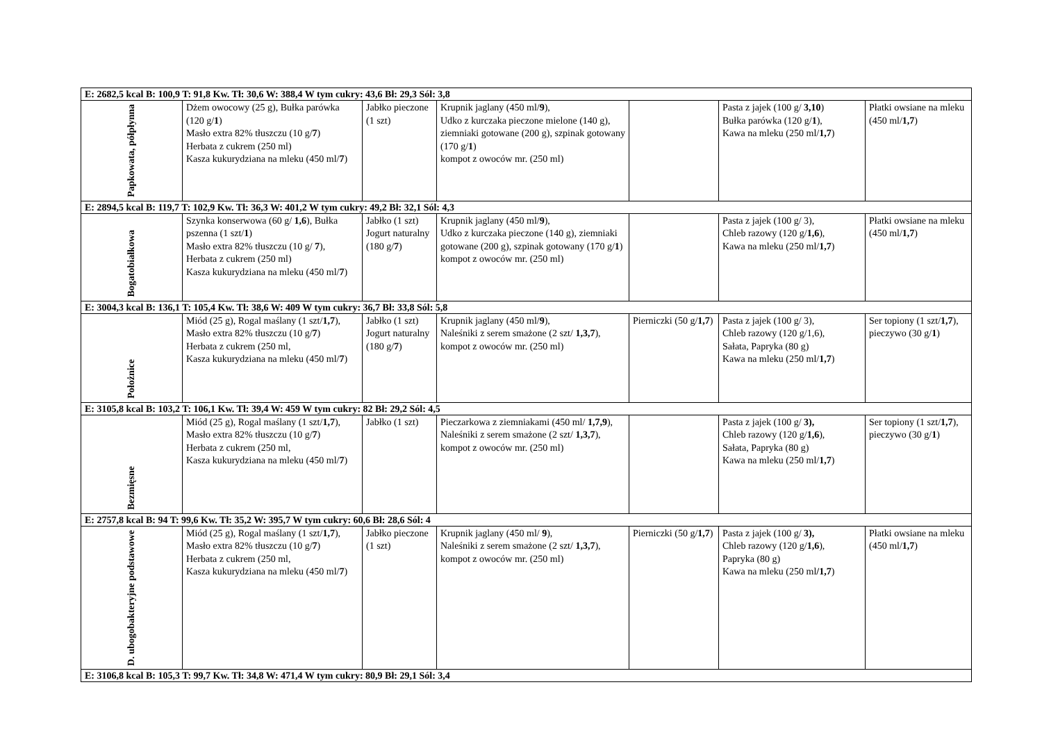| E: 2682,5 kcal B: 100,9 T: 91,8 Kw. Tł: 30,6 W: 388,4 W tym cukry: 43,6 Bł: 29,3 Sól: 3,8 | | | | | | |
| Papkowata, półpłynna | Dżem owocowy (25 g), Bułka parówka (120 g/ 1 ) Masło extra 82% tłuszczu (10 g/ 7 ) Herbata z cukrem (250 ml) Kasza kukurydziana na mleku (450 ml/ 7 ) | Jabłko pieczone (1 szt) | Krupnik jaglany (450 ml/ 9 ), Udko z kurczaka pieczone mielone (140 g), ziemniaki gotowane (200 g), szpinak gotowany (170 g/ 1 ) kompot z owoców mr. (250 ml) | | Pasta z jajek (100 g/ 3,10 ) Bułka parówka (120 g/ 1 ), Kawa na mleku (250 ml/ 1,7 ) | Płatki owsiane na mleku (450 ml/ 1,7 ) |
| E: 2894,5 kcal B: 119,7 T: 102,9 Kw. Tł: 36,3 W: 401,2 W tym cukry: 49,2 Bł: 32,1 Sól: 4,3 | | | | | | |
| Bogatobiałkowa | Szynka konserwowa (60 g/ 1,6 ), Bułka pszenna (1 szt/ 1 ) Masło extra 82% tłuszczu (10 g/ 7 ), Herbata z cukrem (250 ml) Kasza kukurydziana na mleku (450 ml/ 7 ) | Jabłko (1 szt) Jogurt naturalny (180 g/ 7 ) | Krupnik jaglany (450 ml/ 9 ), Udko z kurczaka pieczone (140 g), ziemniaki gotowane (200 g), szpinak gotowany (170 g/ 1 ) kompot z owoców mr. (250 ml) | | Pasta z jajek (100 g/ 3), Chleb razowy (120 g/ 1,6 ), Kawa na mleku (250 ml/ 1,7 ) | Płatki owsiane na mleku (450 ml/ 1,7 ) |
| E: 3004,3 kcal B: 136,1 T: 105,4 Kw. Tł: 38,6 W: 409 W tym cukry: 36,7 Bł: 33,8 Sól: 5,8 | | | | | | |
| Położnice | Miód (25 g), Rogal maślany (1 szt/ 1,7 ), Masło extra 82% tłuszczu (10 g/ 7 ) Herbata z cukrem (250 ml, Kasza kukurydziana na mleku (450 ml/ 7 ) | Jabłko (1 szt) Jogurt naturalny (180 g/ 7 ) | Krupnik jaglany (450 ml/ 9 ), Naleśniki z serem smażone (2 szt/ 1,3,7 ), kompot z owoców mr. (250 ml) | Pierniczki (50 g/ 1,7 ) | Pasta z jajek (100 g/ 3), Chleb razowy (120 g/1,6), Sałata, Papryka (80 g) Kawa na mleku (250 ml/ 1,7 ) | Ser topiony (1 szt/ 1,7 ), pieczywo (30 g/ 1 ) |
| E: 3105,8 kcal B: 103,2 T: 106,1 Kw. Tł: 39,4 W: 459 W tym cukry: 82 Bł: 29,2 Sól: 4,5 | | | | | | |
| Bezmięsne | Miód (25 g), Rogal maślany (1 szt/ 1,7 ), Masło extra 82% tłuszczu (10 g/ 7 ) Herbata z cukrem (250 ml, Kasza kukurydziana na mleku (450 ml/ 7 ) | Jabłko (1 szt) | Pieczarkowa z ziemniakami (450 ml/ 1,7,9 ), Naleśniki z serem smażone (2 szt/ 1,3,7 ), kompot z owoców mr. (250 ml) | | Pasta z jajek (100 g/ 3), Chleb razowy (120 g/ 1,6 ), Sałata, Papryka (80 g) Kawa na mleku (250 ml/ 1,7 ) | Ser topiony (1 szt/ 1,7 ), pieczywo (30 g/ 1 ) |
| E: 2757,8 kcal B: 94 T: 99,6 Kw. Tł: 35,2 W: 395,7 W tym cukry: 60,6 Bł: 28,6 Sól: 4 | | | | | | |
| D. ubogobakteryjne podstawowe | Miód (25 g), Rogal maślany (1 szt/ 1,7 ), Masło extra 82% tłuszczu (10 g/ 7 ) Herbata z cukrem (250 ml, Kasza kukurydziana na mleku (450 ml/ 7 ) | Jabłko pieczone (1 szt) | Krupnik jaglany (450 ml/ 9 ), Naleśniki z serem smażone (2 szt/ 1,3,7 ), kompot z owoców mr. (250 ml) | Pierniczki (50 g/ 1,7 ) | Pasta z jajek (100 g/ 3), Chleb razowy (120 g/ 1,6 ), Papryka (80 g) Kawa na mleku (250 ml /1,7 ) | Płatki owsiane na mleku (450 ml/ 1,7 ) |
| E: 3106,8 kcal B: 105,3 T: 99,7 Kw. Tł: 34,8 W: 471,4 W tym cukry: 80,9 Bł: 29,1 Sól: 3,4 | | | | | | |